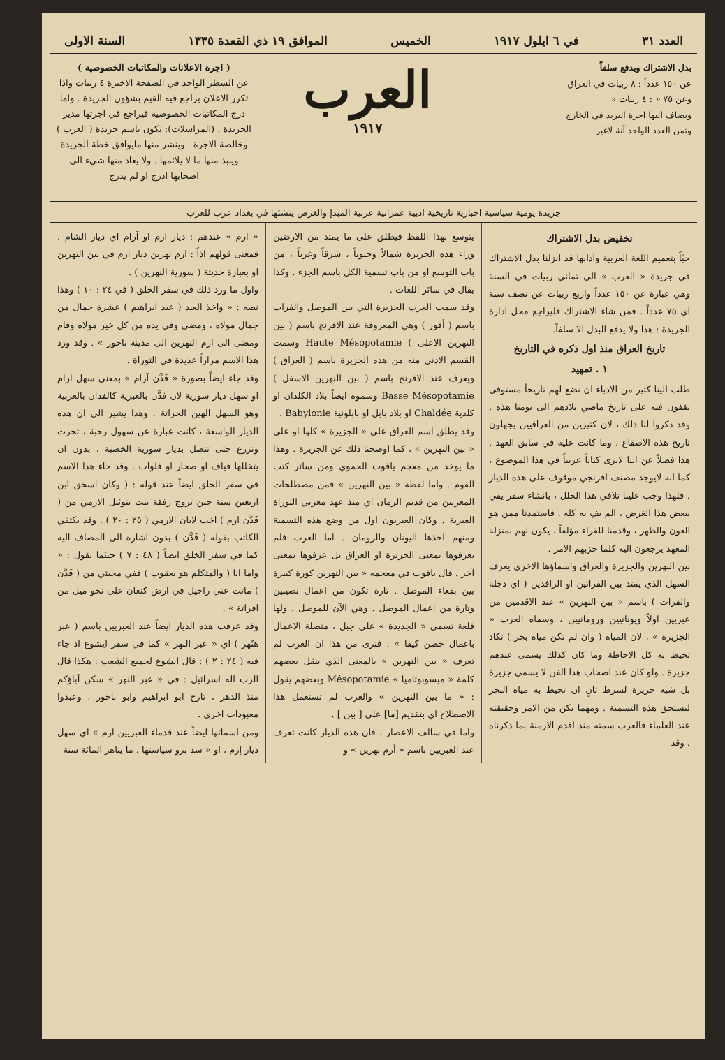العدد ٣١ في ٦ ايلول ١٩١٧ الخميس الموافق ١٩ ذي القعدة ١٣٣٥ السنة الاولى
بدل الاشتراك ويدفع سلفاً
عن ١٥٠ عدداً : ٨ ربيات في العراق
وعن ٧٥ « : ٤ ربيات «
ويضاف اليها اجرة البريد في الخارج
وثمن العدد الواحد آنة لاغير
العرب
١٩١٧
( اجرة الاعلانات والمكاتبات الخصوصية )
عن السطر الواحد في الصفحة الاخيرة ٤ ربيات واذا تكرر الاعلان يراجع فيه القيم بشؤون الجريدة . واما درج المكاتبات الخصوصية فيراجع في اجرتها مدير الجريدة . (المراسلات): تكون باسم جريدة ( العرب ) وخالصة الاجرة . وينشر منها مايوافق خطة الجريدة وينبذ منها ما لا يلائمها . ولا يعاد منها شيء الى اصحابها ادرج او لم يدرج
جريدة يومية سياسية اخبارية تاريخية ادبية عمرانية عربية المبدإ والغرض ينشئها في بغداد عرب للعرب
تخفيض بدل الاشتراك
حبّاً بتعميم اللغة العربية وآدابها قد انزلنا بدل الاشتراك في جريدة « العرب » الى ثماني ربيات في السنة وهي عبارة عن ١٥٠ عدداً واربع ربيات عن نصف سنة اي ٧٥ عدداً . فمن شاء الاشتراك فليراجع محل ادارة الجريدة : هذا ولا يدفع البدل الا سلفاً.
تاريخ العراق منذ اول ذكره في التاريخ
١ . تمهيد
طلب الينا كثير من الادباء ان نضع لهم تاريخاً مستوفى يقفون فيه على تاريخ ماضي بلادهم الى يومنا هذه . وقد ذكروا لنا ذلك ، لان كثيرين من العراقيين يجهلون تاريخ هذه الاصقاع ، وما كانت عليه في سابق العهد . هذا فضلاً عن اننا لانرى كتاباً عربياً في هذا الموضوع ، كما انه لايوجد مصنف افرنجي موقوف على هذه الديار . فلهذا وجب علينا تلافي هذا الخلل ، بانشاء سفر يفي ببعض هذا الغرض ، الم يفِ به كله . فاستمدنا ممن هو العون والظهر ، وقدمنا للقراء مؤلفاً ، يكون لهم بمنزلة المعهد يرجعون اليه كلما حزبهم الامر .
بين النهرين والجزيرة والعراق واسماؤها الاخرى يعرف السهل الذي يمتد بين الفراتين او الرافدين ( اي دجلة والفرات ) باسم « بين النهرين » عند الاقدمين من عبريين اولاً ويونانيين ورومانيين ، وسماه العرب « الجزيرة » ، لان المياه ( وان لم تكن مياه بحر ) تكاد تحيط به كل الاحاطة وما كان كذلك يسمى عندهم جزيرة . ولو كان عند اصحاب هذا الفن لا يسمى جزيرة بل شبه جزيرة لشرط ثانٍ ان تحيط به مياه البحر ليستحق هذه التسمية . ومهما يكن من الامر وحقيقته عند العلماء فالعرب سمته منذ اقدم الازمنة بما ذكرناه . وقد
يتوسع بهذا اللفظ فيطلق على ما يمتد من الارضين وراء هذه الجزيرة شمالاً وجنوباً ، شرقاً وغرباً ، من باب التوسع او من باب تسمية الكل باسم الجزء . وكذا يقال في سائر اللغات .
وقد سمت العرب الجزيرة التي بين الموصل والفرات باسم ( أقور ) وهي المعروفة عند الافرنج باسم ( بين النهرين الاعلى ) Haute Mésopotamie وسمت القسم الادنى منه من هذه الجزيرة باسم ( العراق ) ويعرف عند الافرنج باسم ( بين النهرين الاسفل ) Basse Mésopotamie وسموه ايضاً بلاد الكلدان او كلدية Chaldée او بلاد بابل او بابلونية Babylonie .
وقد يطلق اسم العراق على « الجزيرة » كلها او على « بين النهرين » ، كما اوضحنا ذلك عن الجزيرة . وهذا ما يوخذ من معجم ياقوت الحموي ومن سائر كتب القوم . واما لفظة « بين النهرين » فمن مصطلحات المعربين من قديم الزمان اي منذ عهد معربي التوراة العبرية . وكان العبريون اول من وضع هذه التسمية ومنهم اخذها اليونان والرومان . اما العرب فلم يعرفوها بمعنى الجزيرة او العراق بل عرفوها بمعنى آخر . قال ياقوت في معجمه « بين النهرين كورة كبيرة بين بقعاء الموصل . تارة تكون من اعمال نصيبين وتارة من اعمال الموصل . وهي الآن للموصل . ولها قلعة تسمى « الجديدة » على جبل ، متصلة الاعمال باعمال حصن كيفا » . فترى من هذا ان العرب لم تعرف « بين النهرين » بالمعنى الذي ينقل بعضهم كلمة « ميسوبوتاميا » Mésopotamie وبعضهم يقول : « ما بين النهرين » والعرب لم تستعمل هذا الاصطلاح اي بتقديم [ما] على [ بين ] .
واما في سالف الاعصار ، فان هذه الديار كانت تعرف عند العبريين باسم « أرم نهرين » و
« ارم » عندهم : ديار ارم او آرام اي ديار الشام . فمعنى قولهم اذاً : ارم نهرين ديار ارم في بين النهرين او بعبارة حديثة ( سورية النهرين ) .
واول ما ورد ذلك في سفر الخلق ( في ٢٤ : ١٠ ) وهذا نصه : « واخذ العبد ( عبد ابراهيم ) عشرة جمال من جمال مولاه ، ومضى وفي يده من كل خير مولاه وقام ومضى الى ارم النهرين الى مدينة ناحور » . وقد ورد هذا الاسم مراراً عديدة في التوراة .
وقد جاء ايضاً بصورة « فَدَّن آرام » بمعنى سهل ارام او سهل ديار سورية لان فَدَّن بالعبرية كالفدان بالعربية وهو السهل الهين الحراثة . وهذا يشير الى ان هذه الديار الواسعة ، كانت عبارة عن سهول رحبة ، تحرث وتزرع حتى تتصل بديار سورية الخصبة ، بدون ان يتخللها فياف او صحار او فلوات . وقد جاء هذا الاسم في سفر الخلق ايضاً عند قوله : ( وكان اسحق ابن اربعين سنة حين تزوج رفقة بنت بتوئيل الارمي من ( فَدَّن ارم ) اخت لابان الارمي ( ٢٥ : ٢٠ ) . وقد يكتفي الكاتب بقوله ( فَدَّن ) بدون اشارة الى المضاف اليه كما في سفر الخلق ايضاً ( ٤٨ : ٧ ) حيثما يقول : « واما انا ( والمتكلم هو يعقوب ) ففي مجيئي من ( فَدَّن ) ماتت عني راحيل في ارض كنعان على نحو ميل من افراتة » .
وقد عرفت هذه الديار ايضاً عند العبريين باسم ( عبر هنّهر ) اي « عبر النهر » كما في سفر ايشوع اذ جاء فيه ( ٢٤ : ٢ ) : قال ايشوع لجميع الشعب : هكذا قال الرب اله اسرائيل : في « عبر النهر » سكن آباؤكم منذ الدهر ، تارح ابو ابراهيم وابو ناحور ، وعبدوا معبودات اخرى .
ومن اسمائها ايضاً عند قدماء العبريين ارم » اي سهل ديار إرم ، او « سد برو سياستها . ما يناهز المائة سنة